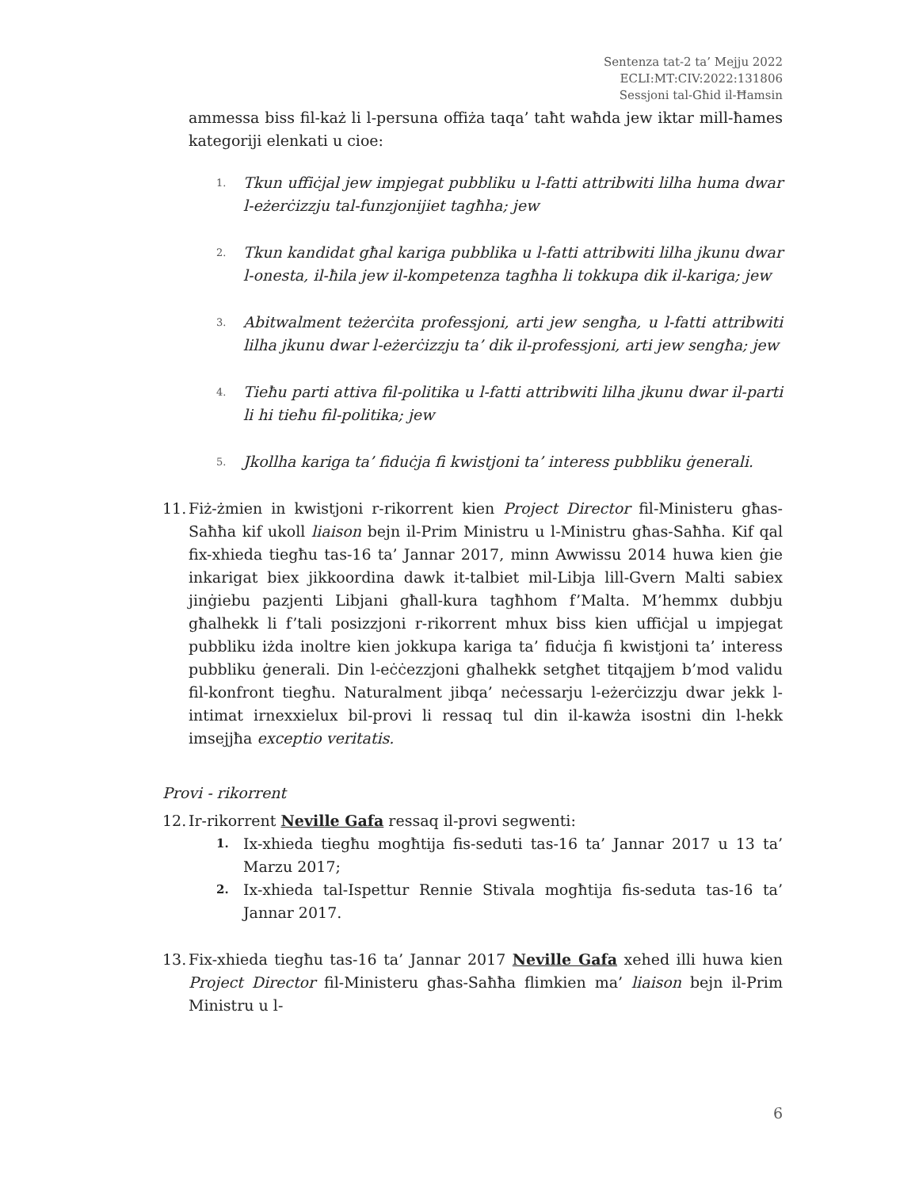Sentenza tat-2 ta’ Mejju 2022
ECLI:MT:CIV:2022:131806
Sessjoni tal-Għid il-Ħamsin
ammessa biss fil-każ li l-persuna offiża taqa’ taħt waħda jew iktar mill-ħames kategoriji elenkati u cioe:
1. Tkun uffiċjal jew impjegat pubbliku u l-fatti attribwiti lilha huma dwar l-eżerċizzju tal-funzjonijiet tagħha; jew
2. Tkun kandidat għal kariga pubblika u l-fatti attribwiti lilha jkunu dwar l-onesta, il-ħila jew il-kompetenza tagħha li tokkupa dik il-kariga; jew
3. Abitwalment teżerċita professjoni, arti jew sengħa, u l-fatti attribwiti lilha jkunu dwar l-eżerċizzju ta’ dik il-professjoni, arti jew sengħa; jew
4. Tieħu parti attiva fil-politika u l-fatti attribwiti lilha jkunu dwar il-parti li hi tieħu fil-politika; jew
5. Jkollha kariga ta’ fiduċja fi kwistjoni ta’ interess pubbliku ġenerali.
11.
Fiż-żmien in kwistjoni r-rikorrent kien Project Director fil-Ministeru għas-Saħħa kif ukoll liaison bejn il-Prim Ministru u l-Ministru għas-Saħħa. Kif qal fix-xhieda tiegħu tas-16 ta’ Jannar 2017, minn Awwissu 2014 huwa kien ġie inkarigat biex jikkoordina dawk it-talbiet mil-Libja lill-Gvern Malti sabiex jinġiebu pazjenti Libjani għall-kura tagħhom f’Malta. M’hemmx dubbju għalhekk li f’tali posizzjoni r-rikorrent mhux biss kien uffiċjal u impjegat pubbliku iżda inoltre kien jokkupa kariga ta’ fiduċja fi kwistjoni ta’ interess pubbliku ġenerali. Din l-eċċezzjoni għalhekk setgħet titqajjem b’mod validu fil-konfront tiegħu. Naturalment jibqa’ neċessarju l-eżerċizzju dwar jekk l-intimat irnexxielux bil-provi li ressaq tul din il-kawża isostni din l-hekk imsejjħa exceptio veritatis.
Provi - rikorrent
12.
Ir-rikorrent Neville Gafa ressaq il-provi segwenti:
1.
Ix-xhieda tiegħu mogħtija fis-seduti tas-16 ta’ Jannar 2017 u 13 ta’ Marzu 2017;
2.
Ix-xhieda tal-Ispettur Rennie Stivala mogħtija fis-seduta tas-16 ta’ Jannar 2017.
13.
Fix-xhieda tiegħu tas-16 ta’ Jannar 2017 Neville Gafa xehed illi huwa kien Project Director fil-Ministeru għas-Saħħa flimkien ma’ liaison bejn il-Prim Ministru u l-
6